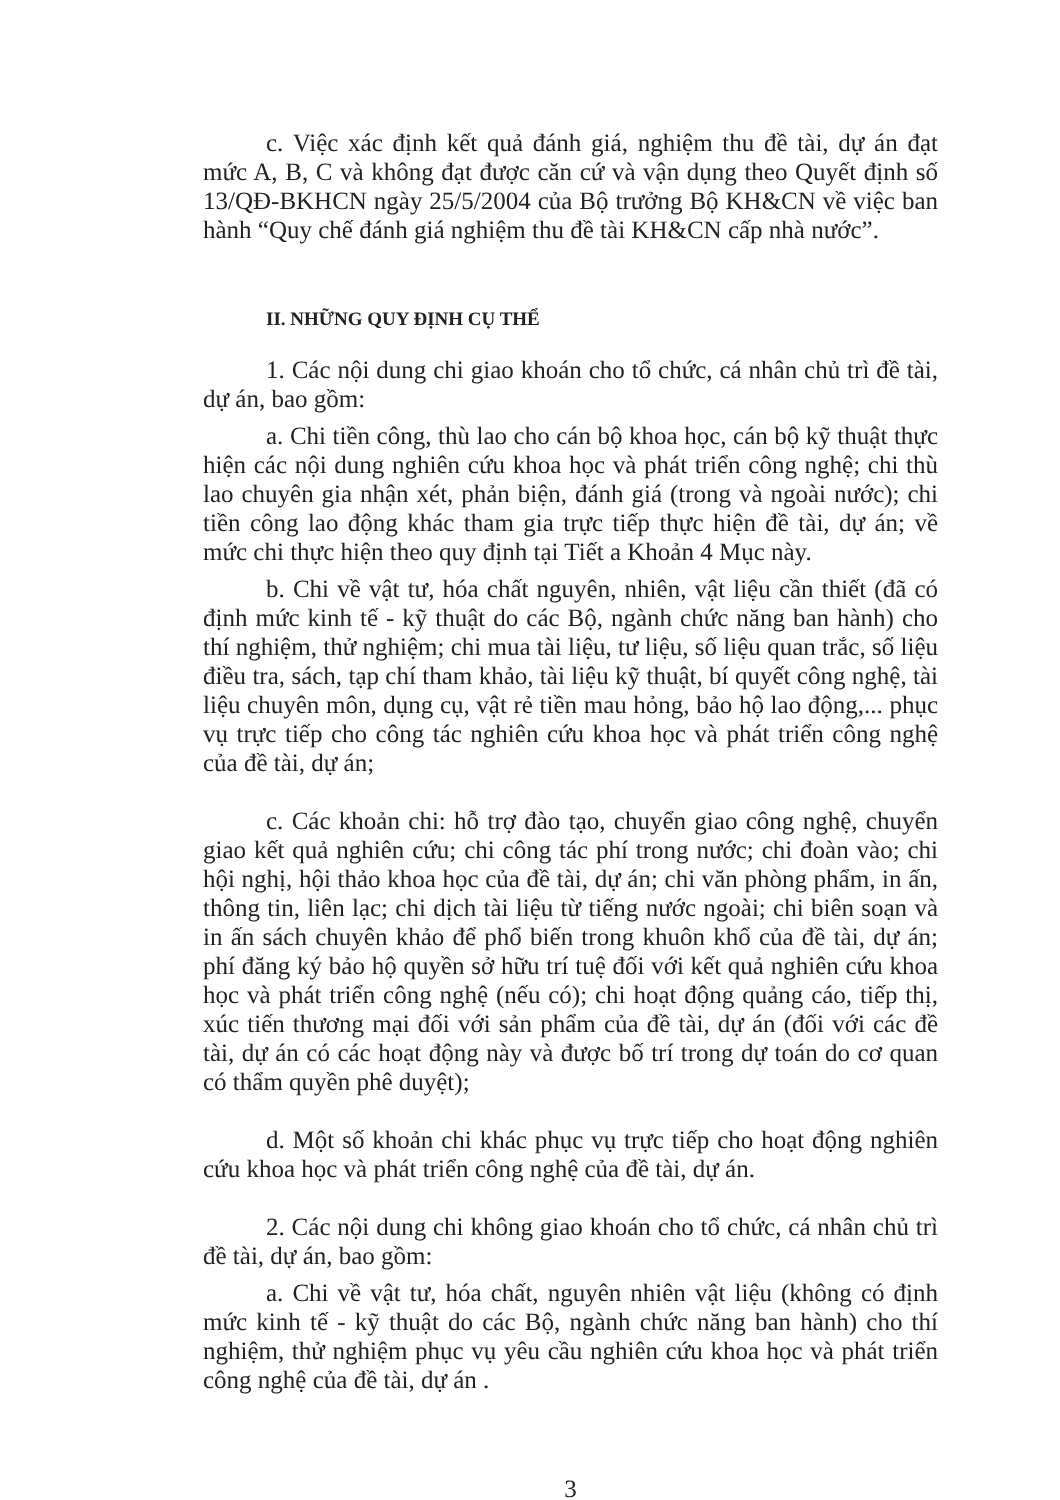c. Việc xác định kết quả đánh giá, nghiệm thu đề tài, dự án đạt mức A, B, C và không đạt được căn cứ và vận dụng theo Quyết định số 13/QĐ-BKHCN ngày 25/5/2004 của Bộ trưởng Bộ KH&CN về việc ban hành “Quy chế đánh giá nghiệm thu đề tài KH&CN cấp nhà nước”.
II. NHỮNG QUY ĐỊNH CỤ THỂ
1. Các nội dung chi giao khoán cho tổ chức, cá nhân chủ trì đề tài, dự án, bao gồm:
a. Chi tiền công, thù lao cho cán bộ khoa học, cán bộ kỹ thuật thực hiện các nội dung nghiên cứu khoa học và phát triển công nghệ; chi thù lao chuyên gia nhận xét, phản biện, đánh giá (trong và ngoài nước); chi tiền công lao động khác tham gia trực tiếp thực hiện đề tài, dự án; về mức chi thực hiện theo quy định tại Tiết a Khoản 4 Mục này.
b. Chi về vật tư, hóa chất nguyên, nhiên, vật liệu cần thiết (đã có định mức kinh tế - kỹ thuật do các Bộ, ngành chức năng ban hành) cho thí nghiệm, thử nghiệm; chi mua tài liệu, tư liệu, số liệu quan trắc, số liệu điều tra, sách, tạp chí tham khảo, tài liệu kỹ thuật, bí quyết công nghệ, tài liệu chuyên môn, dụng cụ, vật rẻ tiền mau hỏng, bảo hộ lao động,... phục vụ trực tiếp cho công tác nghiên cứu khoa học và phát triển công nghệ của đề tài, dự án;
c. Các khoản chi: hỗ trợ đào tạo, chuyển giao công nghệ, chuyển giao kết quả nghiên cứu; chi công tác phí trong nước; chi đoàn vào; chi hội nghị, hội thảo khoa học của đề tài, dự án; chi văn phòng phẩm, in ấn, thông tin, liên lạc; chi dịch tài liệu từ tiếng nước ngoài; chi biên soạn và in ấn sách chuyên khảo để phổ biến trong khuôn khổ của đề tài, dự án; phí đăng ký bảo hộ quyền sở hữu trí tuệ đối với kết quả nghiên cứu khoa học và phát triển công nghệ (nếu có); chi hoạt động quảng cáo, tiếp thị, xúc tiến thương mại đối với sản phẩm của đề tài, dự án (đối với các đề tài, dự án có các hoạt động này và được bố trí trong dự toán do cơ quan có thẩm quyền phê duyệt);
d. Một số khoản chi khác phục vụ trực tiếp cho hoạt động nghiên cứu khoa học và phát triển công nghệ của đề tài, dự án.
2. Các nội dung chi không giao khoán cho tổ chức, cá nhân chủ trì đề tài, dự án, bao gồm:
a. Chi về vật tư, hóa chất, nguyên nhiên vật liệu (không có định mức kinh tế - kỹ thuật do các Bộ, ngành chức năng ban hành) cho thí nghiệm, thử nghiệm phục vụ yêu cầu nghiên cứu khoa học và phát triển công nghệ của đề tài, dự án .
3